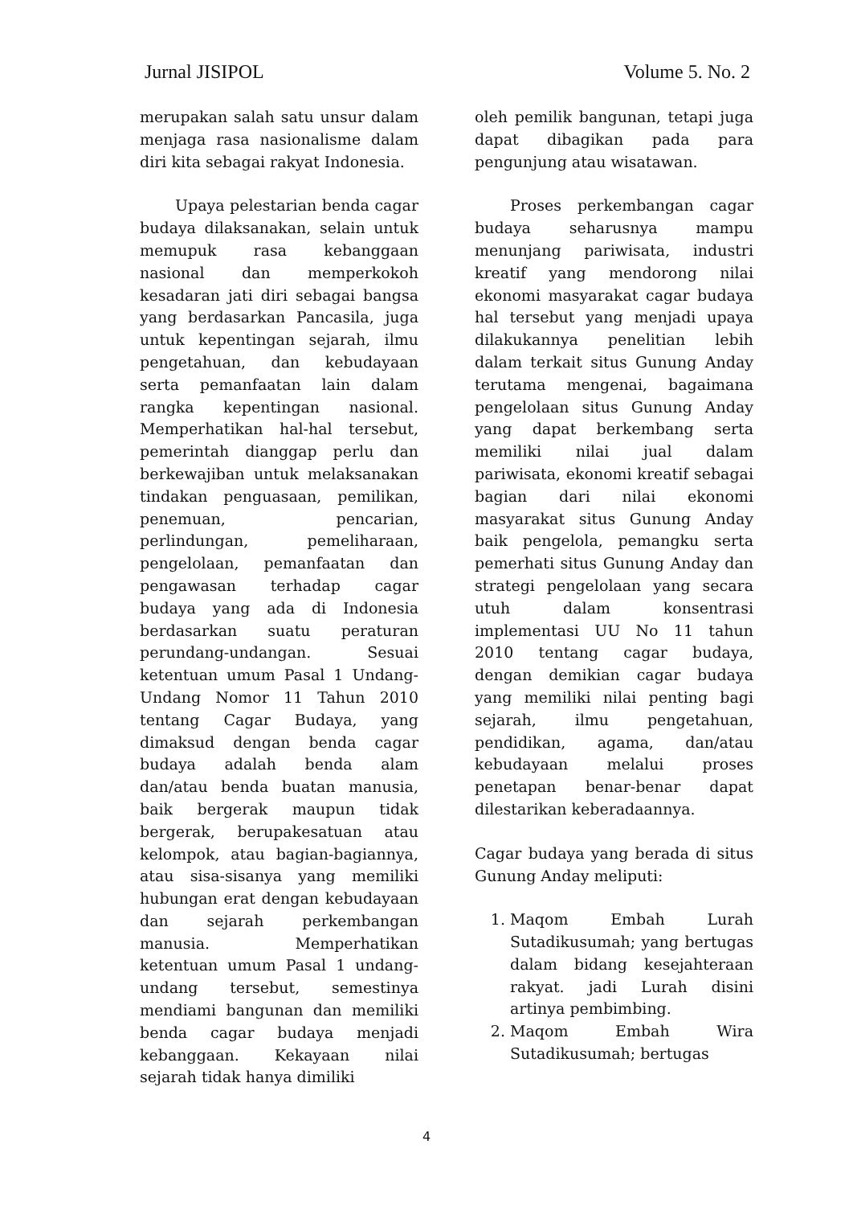Jurnal JISIPOL Volume 5. No. 2
merupakan salah satu unsur dalam menjaga rasa nasionalisme dalam diri kita sebagai rakyat Indonesia.
Upaya pelestarian benda cagar budaya dilaksanakan, selain untuk memupuk rasa kebanggaan nasional dan memperkokoh kesadaran jati diri sebagai bangsa yang berdasarkan Pancasila, juga untuk kepentingan sejarah, ilmu pengetahuan, dan kebudayaan serta pemanfaatan lain dalam rangka kepentingan nasional. Memperhatikan hal-hal tersebut, pemerintah dianggap perlu dan berkewajiban untuk melaksanakan tindakan penguasaan, pemilikan, penemuan, pencarian, perlindungan, pemeliharaan, pengelolaan, pemanfaatan dan pengawasan terhadap cagar budaya yang ada di Indonesia berdasarkan suatu peraturan perundang-undangan. Sesuai ketentuan umum Pasal 1 Undang-Undang Nomor 11 Tahun 2010 tentang Cagar Budaya, yang dimaksud dengan benda cagar budaya adalah benda alam dan/atau benda buatan manusia, baik bergerak maupun tidak bergerak, berupakesatuan atau kelompok, atau bagian-bagiannya, atau sisa-sisanya yang memiliki hubungan erat dengan kebudayaan dan sejarah perkembangan manusia. Memperhatikan ketentuan umum Pasal 1 undang-undang tersebut, semestinya mendiami bangunan dan memiliki benda cagar budaya menjadi kebanggaan. Kekayaan nilai sejarah tidak hanya dimiliki
oleh pemilik bangunan, tetapi juga dapat dibagikan pada para pengunjung atau wisatawan.
Proses perkembangan cagar budaya seharusnya mampu menunjang pariwisata, industri kreatif yang mendorong nilai ekonomi masyarakat cagar budaya hal tersebut yang menjadi upaya dilakukannya penelitian lebih dalam terkait situs Gunung Anday terutama mengenai, bagaimana pengelolaan situs Gunung Anday yang dapat berkembang serta memiliki nilai jual dalam pariwisata, ekonomi kreatif sebagai bagian dari nilai ekonomi masyarakat situs Gunung Anday baik pengelola, pemangku serta pemerhati situs Gunung Anday dan strategi pengelolaan yang secara utuh dalam konsentrasi implementasi UU No 11 tahun 2010 tentang cagar budaya, dengan demikian cagar budaya yang memiliki nilai penting bagi sejarah, ilmu pengetahuan, pendidikan, agama, dan/atau kebudayaan melalui proses penetapan benar-benar dapat dilestarikan keberadaannya.
Cagar budaya yang berada di situs Gunung Anday meliputi:
1. Maqom Embah Lurah Sutadikusumah; yang bertugas dalam bidang kesejahteraan rakyat. jadi Lurah disini artinya pembimbing.
2. Maqom Embah Wira Sutadikusumah; bertugas
4